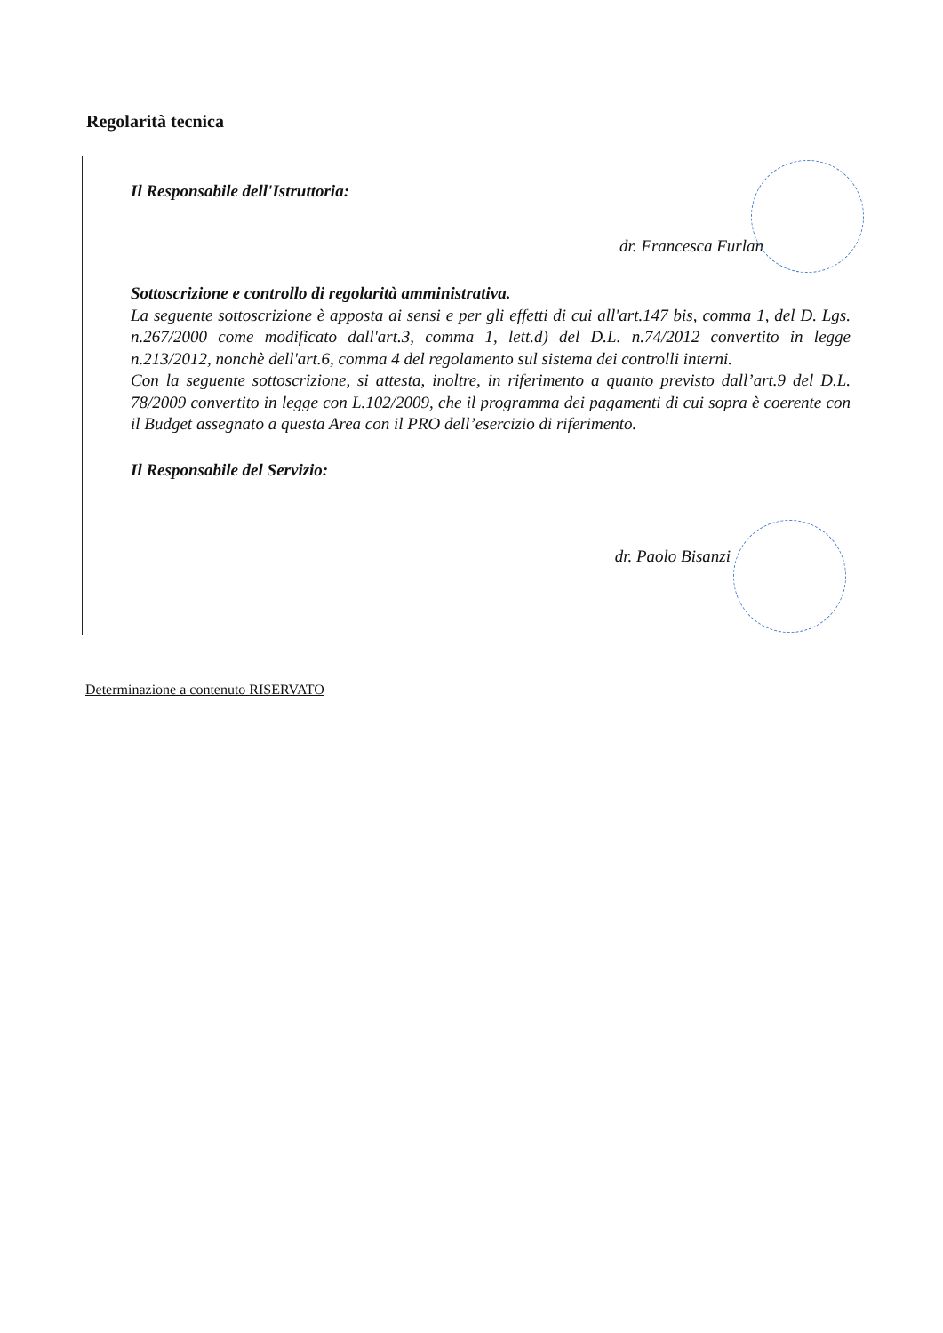Regolarità tecnica
Il Responsabile dell'Istruttoria:
dr. Francesca Furlan
Sottoscrizione e controllo di regolarità amministrativa.
La seguente sottoscrizione è apposta ai sensi e per gli effetti di cui all'art.147 bis, comma 1, del D. Lgs. n.267/2000 come modificato dall'art.3, comma 1, lett.d) del D.L. n.74/2012 convertito in legge n.213/2012, nonchè dell'art.6, comma 4 del regolamento sul sistema dei controlli interni.
Con la seguente sottoscrizione, si attesta, inoltre, in riferimento a quanto previsto dall’art.9 del D.L. 78/2009 convertito in legge con L.102/2009, che il programma dei pagamenti di cui sopra è coerente con il Budget assegnato a questa Area con il PRO dell’esercizio di riferimento.
Il Responsabile del Servizio:
dr. Paolo Bisanzi
Determinazione a contenuto RISERVATO